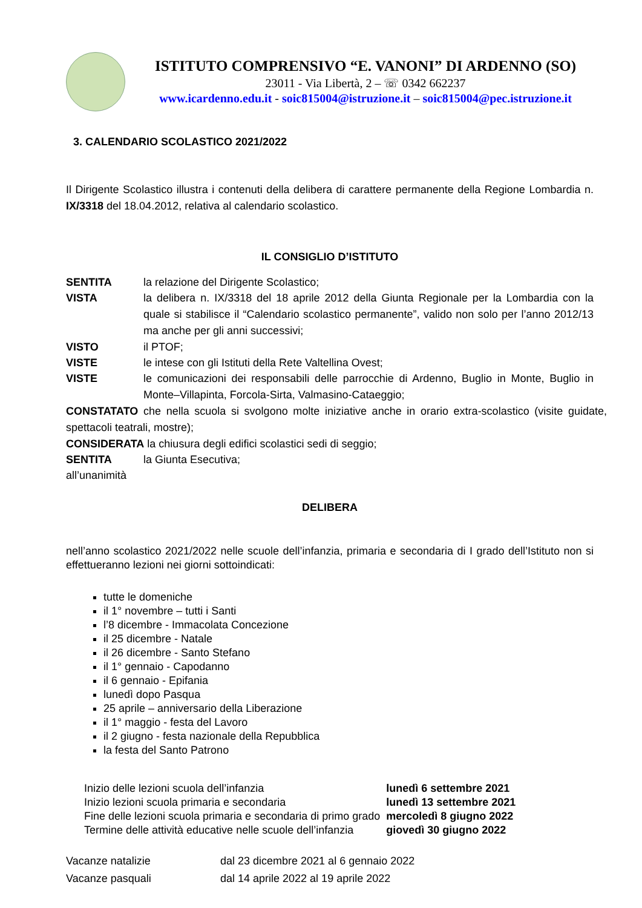ISTITUTO COMPRENSIVO “E. VANONI” DI ARDENNO (SO)
23011 - Via Libertà, 2 – ☏ 0342 662237
www.icardenno.edu.it - soic815004@istruzione.it – soic815004@pec.istruzione.it
3. CALENDARIO SCOLASTICO 2021/2022
Il Dirigente Scolastico illustra i contenuti della delibera di carattere permanente della Regione Lombardia n. IX/3318 del 18.04.2012, relativa al calendario scolastico.
IL CONSIGLIO D’ISTITUTO
SENTITA la relazione del Dirigente Scolastico;
VISTA la delibera n. IX/3318 del 18 aprile 2012 della Giunta Regionale per la Lombardia con la quale si stabilisce il “Calendario scolastico permanente”, valido non solo per l’anno 2012/13 ma anche per gli anni successivi;
VISTO il PTOF;
VISTE le intese con gli Istituti della Rete Valtellina Ovest;
VISTE le comunicazioni dei responsabili delle parrocchie di Ardenno, Buglio in Monte, Buglio in Monte–Villapinta, Forcola-Sirta, Valmasino-Cataeggio;
CONSTATATO che nella scuola si svolgono molte iniziative anche in orario extra-scolastico (visite guidate, spettacoli teatrali, mostre);
CONSIDERATA la chiusura degli edifici scolastici sedi di seggio;
SENTITA la Giunta Esecutiva;
all’unanimità
DELIBERA
nell’anno scolastico 2021/2022 nelle scuole dell’infanzia, primaria e secondaria di I grado dell’Istituto non si effettueranno lezioni nei giorni sottoindicati:
tutte le domeniche
il 1° novembre – tutti i Santi
l’8 dicembre - Immacolata Concezione
il 25 dicembre - Natale
il 26 dicembre - Santo Stefano
il 1° gennaio - Capodanno
il 6 gennaio - Epifania
lunedì dopo Pasqua
25 aprile – anniversario della Liberazione
il 1° maggio - festa del Lavoro
il 2 giugno - festa nazionale della Repubblica
la festa del Santo Patrono
| Inizio delle lezioni scuola dell’infanzia | lunedì 6 settembre 2021 |
| Inizio lezioni scuola primaria e secondaria | lunedì 13 settembre 2021 |
| Fine delle lezioni scuola primaria e secondaria di primo grado | mercoledì 8 giugno 2022 |
| Termine delle attività educative nelle scuole dell’infanzia | giovedì 30 giugno 2022 |
| Vacanze natalizie | dal 23 dicembre 2021 al 6 gennaio 2022 |
| Vacanze pasquali | dal 14 aprile 2022 al 19 aprile 2022 |